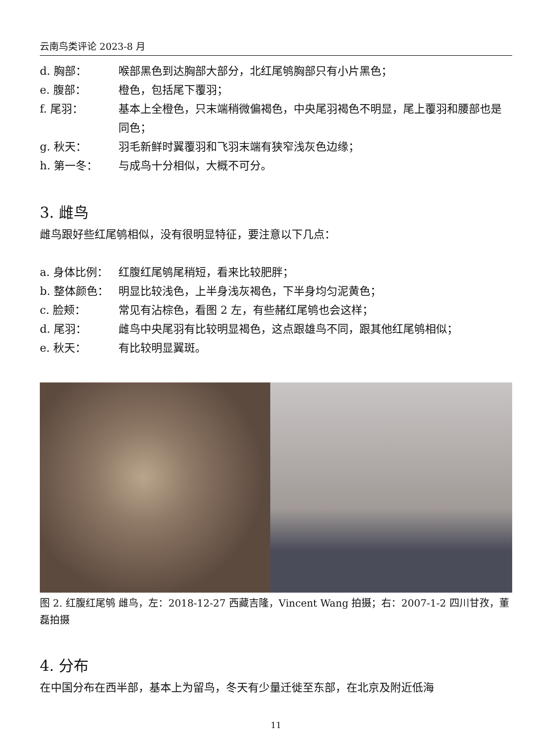云南鸟类评论 2023-8 月
d. 胸部： 喉部黑色到达胸部大部分，北红尾鸲胸部只有小片黑色；
e. 腹部： 橙色，包括尾下覆羽；
f. 尾羽： 基本上全橙色，只末端稍微偏褐色，中央尾羽褐色不明显，尾上覆羽和腰部也是同色；
g. 秋天： 羽毛新鲜时翼覆羽和飞羽末端有狭窄浅灰色边缘；
h. 第一冬： 与成鸟十分相似，大概不可分。
3. 雌鸟
雌鸟跟好些红尾鸲相似，没有很明显特征，要注意以下几点：
a. 身体比例： 红腹红尾鸲尾稍短，看来比较肥胖；
b. 整体颜色： 明显比较浅色，上半身浅灰褐色，下半身均匀泥黄色；
c. 脸颊： 常见有沾棕色，看图 2 左，有些赭红尾鸲也会这样；
d. 尾羽： 雌鸟中央尾羽有比较明显褐色，这点跟雄鸟不同，跟其他红尾鸲相似；
e. 秋天： 有比较明显翼斑。
图 2. 红腹红尾鸲 雌鸟，左：2018-12-27 西藏吉隆，Vincent Wang 拍摄；右：2007-1-2 四川甘孜，董磊拍摄
4. 分布
在中国分布在西半部，基本上为留鸟，冬天有少量迁徙至东部，在北京及附近低海
11